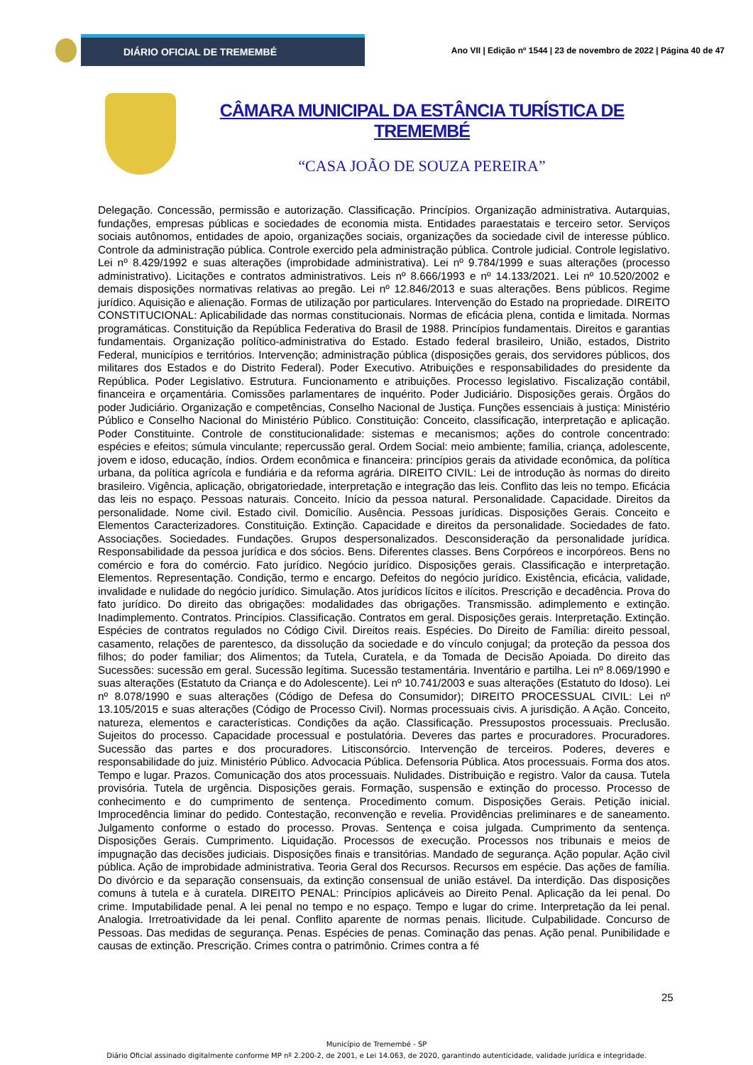DIÁRIO OFICIAL DE TREMEMBÉ
Ano VII | Edição nº 1544 | 23 de novembro de 2022 | Página 40 de 47
CÂMARA MUNICIPAL DA ESTÂNCIA TURÍSTICA DE TREMEMBÉ
“CASA JOÃO DE SOUZA PEREIRA”
Delegação. Concessão, permissão e autorização. Classificação. Princípios. Organização administrativa. Autarquias, fundações, empresas públicas e sociedades de economia mista. Entidades paraestatais e terceiro setor. Serviços sociais autônomos, entidades de apoio, organizações sociais, organizações da sociedade civil de interesse público. Controle da administração pública. Controle exercido pela administração pública. Controle judicial. Controle legislativo. Lei nº 8.429/1992 e suas alterações (improbidade administrativa). Lei nº 9.784/1999 e suas alterações (processo administrativo). Licitações e contratos administrativos. Leis nº 8.666/1993 e nº 14.133/2021. Lei nº 10.520/2002 e demais disposições normativas relativas ao pregão. Lei nº 12.846/2013 e suas alterações. Bens públicos. Regime jurídico. Aquisição e alienação. Formas de utilização por particulares. Intervenção do Estado na propriedade. DIREITO CONSTITUCIONAL: Aplicabilidade das normas constitucionais. Normas de eficácia plena, contida e limitada. Normas programáticas. Constituição da República Federativa do Brasil de 1988. Princípios fundamentais. Direitos e garantias fundamentais. Organização político-administrativa do Estado. Estado federal brasileiro, União, estados, Distrito Federal, municípios e territórios. Intervenção; administração pública (disposições gerais, dos servidores públicos, dos militares dos Estados e do Distrito Federal). Poder Executivo. Atribuições e responsabilidades do presidente da República. Poder Legislativo. Estrutura. Funcionamento e atribuições. Processo legislativo. Fiscalização contábil, financeira e orçamentária. Comissões parlamentares de inquérito. Poder Judiciário. Disposições gerais. Órgãos do poder Judiciário. Organização e competências, Conselho Nacional de Justiça. Funções essenciais à justiça: Ministério Público e Conselho Nacional do Ministério Público. Constituição: Conceito, classificação, interpretação e aplicação. Poder Constituinte. Controle de constitucionalidade: sistemas e mecanismos; ações do controle concentrado: espécies e efeitos; súmula vinculante; repercussão geral. Ordem Social: meio ambiente; família, criança, adolescente, jovem e idoso, educação, índios. Ordem econômica e financeira: princípios gerais da atividade econômica, da política urbana, da política agrícola e fundiária e da reforma agrária. DIREITO CIVIL: Lei de introdução às normas do direito brasileiro. Vigência, aplicação, obrigatoriedade, interpretação e integração das leis. Conflito das leis no tempo. Eficácia das leis no espaço. Pessoas naturais. Conceito. Início da pessoa natural. Personalidade. Capacidade. Direitos da personalidade. Nome civil. Estado civil. Domicílio. Ausência. Pessoas jurídicas. Disposições Gerais. Conceito e Elementos Caracterizadores. Constituição. Extinção. Capacidade e direitos da personalidade. Sociedades de fato. Associações. Sociedades. Fundações. Grupos despersonalizados. Desconsideração da personalidade jurídica. Responsabilidade da pessoa jurídica e dos sócios. Bens. Diferentes classes. Bens Corpóreos e incorpóreos. Bens no comércio e fora do comércio. Fato jurídico. Negócio jurídico. Disposições gerais. Classificação e interpretação. Elementos. Representação. Condição, termo e encargo. Defeitos do negócio jurídico. Existência, eficácia, validade, invalidade e nulidade do negócio jurídico. Simulação. Atos jurídicos lícitos e ilícitos. Prescrição e decadência. Prova do fato jurídico. Do direito das obrigações: modalidades das obrigações. Transmissão. adimplemento e extinção. Inadimplemento. Contratos. Princípios. Classificação. Contratos em geral. Disposições gerais. Interpretação. Extinção. Espécies de contratos regulados no Código Civil. Direitos reais. Espécies. Do Direito de Família: direito pessoal, casamento, relações de parentesco, da dissolução da sociedade e do vínculo conjugal; da proteção da pessoa dos filhos; do poder familiar; dos Alimentos; da Tutela, Curatela, e da Tomada de Decisão Apoiada. Do direito das Sucessões: sucessão em geral. Sucessão legítima. Sucessão testamentária. Inventário e partilha. Lei nº 8.069/1990 e suas alterações (Estatuto da Criança e do Adolescente). Lei nº 10.741/2003 e suas alterações (Estatuto do Idoso). Lei nº 8.078/1990 e suas alterações (Código de Defesa do Consumidor); DIREITO PROCESSUAL CIVIL: Lei nº 13.105/2015 e suas alterações (Código de Processo Civil). Normas processuais civis. A jurisdição. A Ação. Conceito, natureza, elementos e características. Condições da ação. Classificação. Pressupostos processuais. Preclusão. Sujeitos do processo. Capacidade processual e postulatória. Deveres das partes e procuradores. Procuradores. Sucessão das partes e dos procuradores. Litisconsórcio. Intervenção de terceiros. Poderes, deveres e responsabilidade do juiz. Ministério Público. Advocacia Pública. Defensoria Pública. Atos processuais. Forma dos atos. Tempo e lugar. Prazos. Comunicação dos atos processuais. Nulidades. Distribuição e registro. Valor da causa. Tutela provisória. Tutela de urgência. Disposições gerais. Formação, suspensão e extinção do processo. Processo de conhecimento e do cumprimento de sentença. Procedimento comum. Disposições Gerais. Petição inicial. Improcedência liminar do pedido. Contestação, reconvenção e revelia. Providências preliminares e de saneamento. Julgamento conforme o estado do processo. Provas. Sentença e coisa julgada. Cumprimento da sentença. Disposições Gerais. Cumprimento. Liquidação. Processos de execução. Processos nos tribunais e meios de impugnação das decisões judiciais. Disposições finais e transitórias. Mandado de segurança. Ação popular. Ação civil pública. Ação de improbidade administrativa. Teoria Geral dos Recursos. Recursos em espécie. Das ações de família. Do divórcio e da separação consensuais, da extinção consensual de união estável. Da interdição. Das disposições comuns à tutela e à curatela. DIREITO PENAL: Princípios aplicáveis ao Direito Penal. Aplicação da lei penal. Do crime. Imputabilidade penal. A lei penal no tempo e no espaço. Tempo e lugar do crime. Interpretação da lei penal. Analogia. Irretroatividade da lei penal. Conflito aparente de normas penais. Ilicitude. Culpabilidade. Concurso de Pessoas. Das medidas de segurança. Penas. Espécies de penas. Cominação das penas. Ação penal. Punibilidade e causas de extinção. Prescrição. Crimes contra o patrimônio. Crimes contra a fé
25
Município de Tremembé - SP
Diário Oficial assinado digitalmente conforme MP nº 2.200-2, de 2001, e Lei 14.063, de 2020, garantindo autenticidade, validade jurídica e integridade.